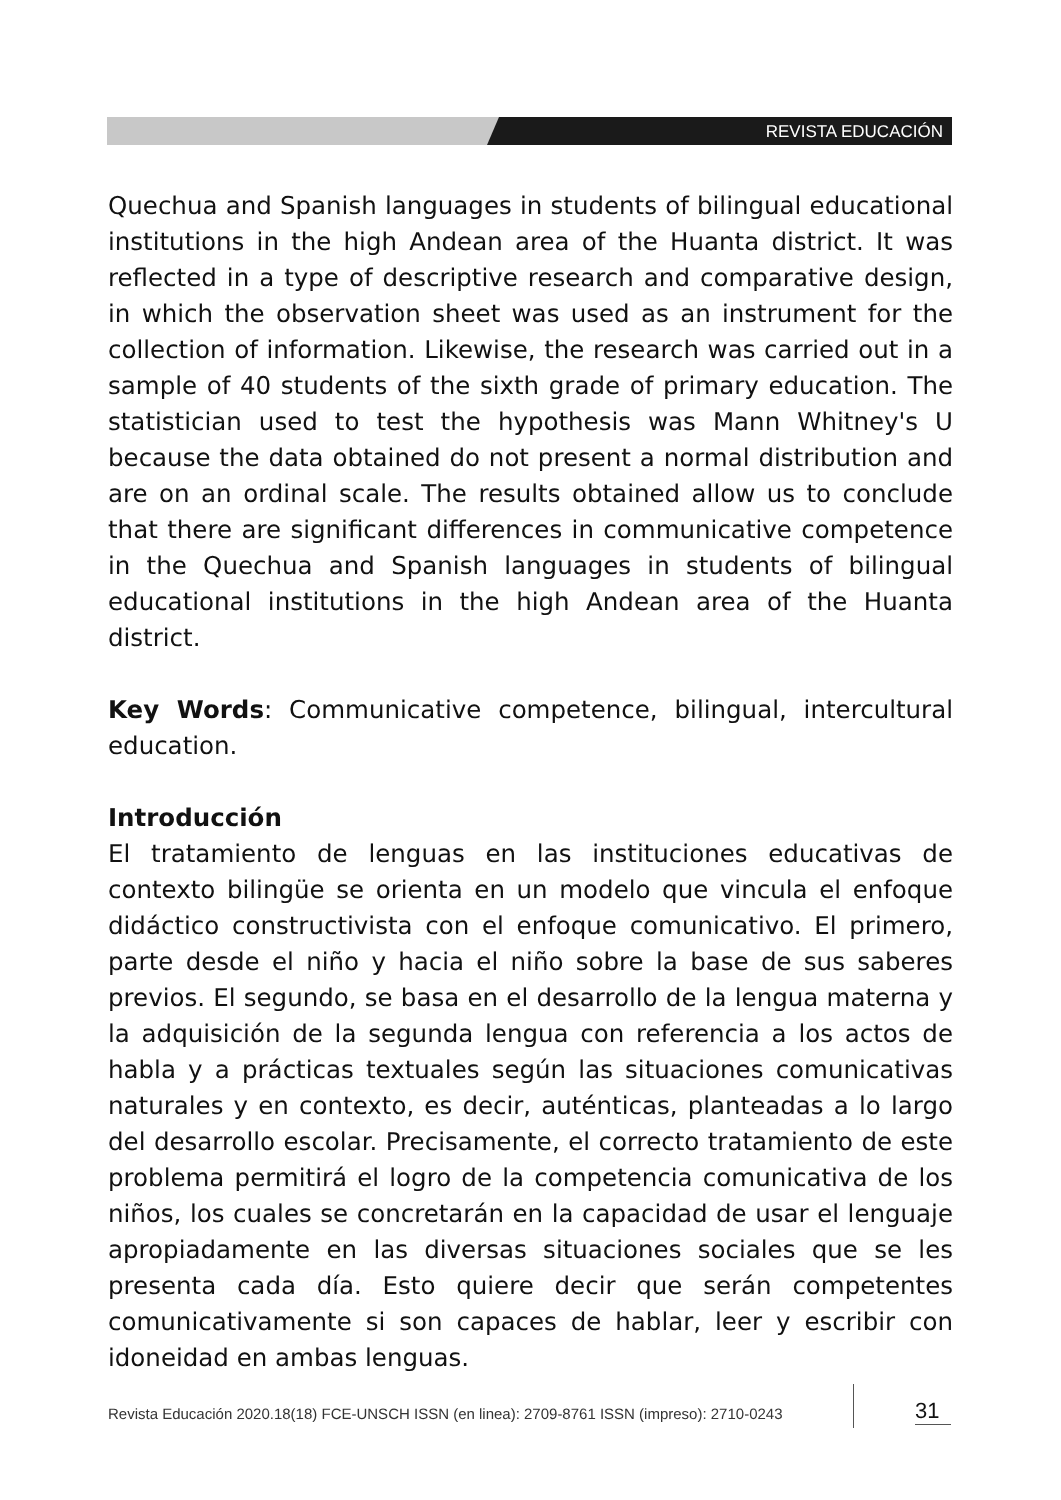REVISTA EDUCACIÓN
Quechua and Spanish languages in students of bilingual educational institutions in the high Andean area of the Huanta district. It was reflected in a type of descriptive research and comparative design, in which the observation sheet was used as an instrument for the collection of information. Likewise, the research was carried out in a sample of 40 students of the sixth grade of primary education. The statistician used to test the hypothesis was Mann Whitney's U because the data obtained do not present a normal distribution and are on an ordinal scale. The results obtained allow us to conclude that there are significant differences in communicative competence in the Quechua and Spanish languages in students of bilingual educational institutions in the high Andean area of the Huanta district.
Key Words: Communicative competence, bilingual, intercultural education.
Introducción
El tratamiento de lenguas en las instituciones educativas de contexto bilingüe se orienta en un modelo que vincula el enfoque didáctico constructivista con el enfoque comunicativo. El primero, parte desde el niño y hacia el niño sobre la base de sus saberes previos. El segundo, se basa en el desarrollo de la lengua materna y la adquisición de la segunda lengua con referencia a los actos de habla y a prácticas textuales según las situaciones comunicativas naturales y en contexto, es decir, auténticas, planteadas a lo largo del desarrollo escolar. Precisamente, el correcto tratamiento de este problema permitirá el logro de la competencia comunicativa de los niños, los cuales se concretarán en la capacidad de usar el lenguaje apropiadamente en las diversas situaciones sociales que se les presenta cada día. Esto quiere decir que serán competentes comunicativamente si son capaces de hablar, leer y escribir con idoneidad en ambas lenguas.
Revista Educación 2020.18(18) FCE-UNSCH ISSN (en linea): 2709-8761 ISSN (impreso): 2710-0243
31